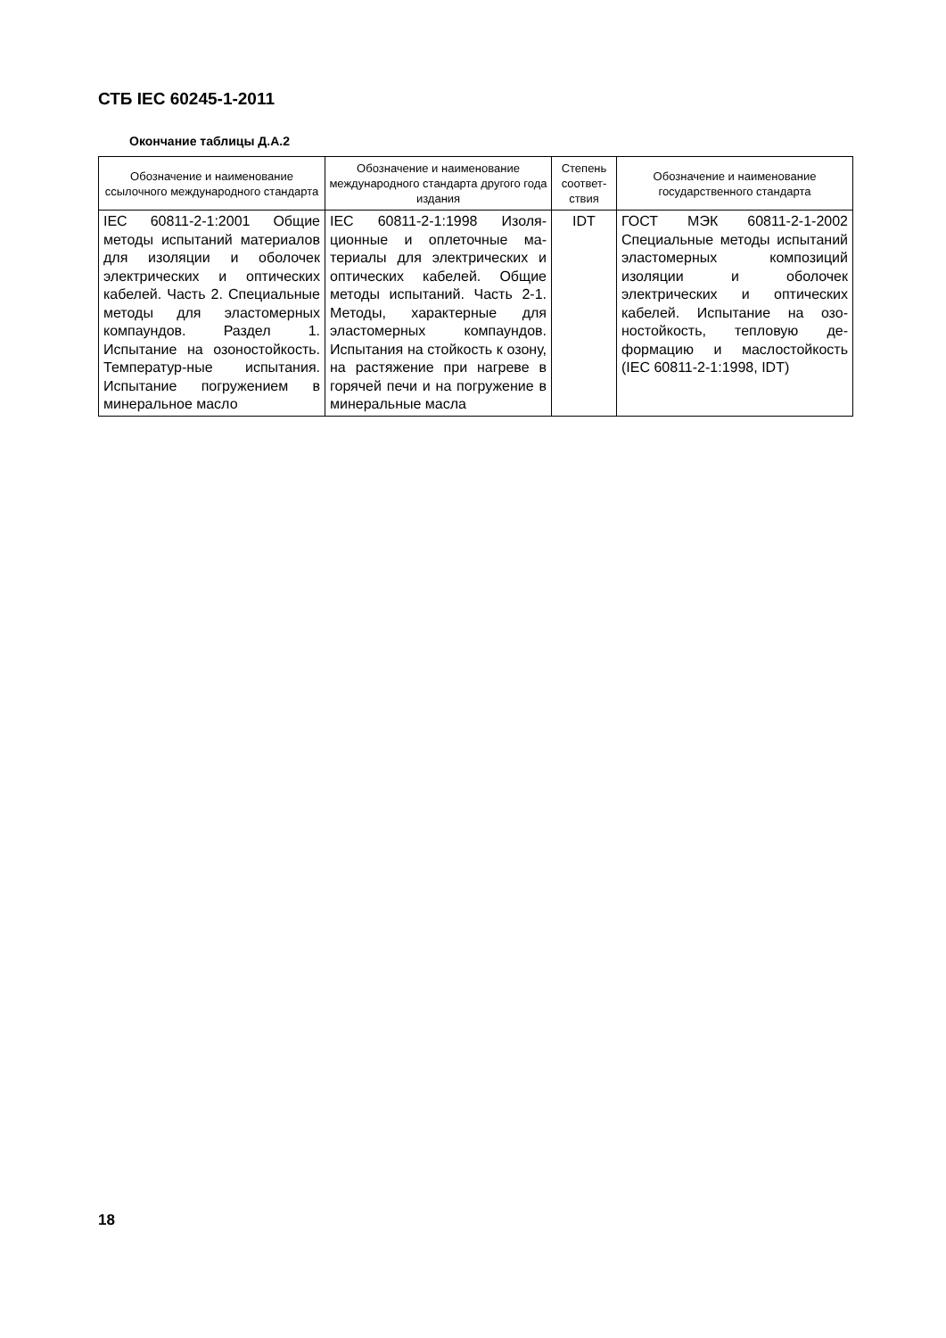СТБ IEC 60245-1-2011
Окончание таблицы Д.А.2
| Обозначение и наименование ссылочного международного стандарта | Обозначение и наименование международного стандарта другого года издания | Степень соответ­ствия | Обозначение и наименование государственного стандарта |
| --- | --- | --- | --- |
| IEC 60811-2-1:2001 Общие методы испытаний мате­риалов для изоляции и оболочек электрических и оптических кабелей. Часть 2. Специальные методы для эластомерных компа­ундов. Раздел 1. Испытание на озоностойкость. Температур-ные испытания. Испытание погружением в минеральное масло | IEC 60811-2-1:1998 Изоля­ционные и оплеточные ма­териалы для электрических и оптических кабелей. Об­щие методы испытаний. Часть 2-1. Методы, харак­терные для эластомерных компаундов. Испытания на стойкость к озону, на растя­жение при нагреве в горя­чей печи и на погружение в минеральные масла | IDT | ГОСТ МЭК 60811-2-1-2002 Специальные методы испы­таний эластомерных компо­зиций изоляции и оболочек электрических и оптических кабелей. Испытание на озо­ностойкость, тепловую де­формацию и маслостойкость (IEC 60811-2-1:1998, IDT) |
18